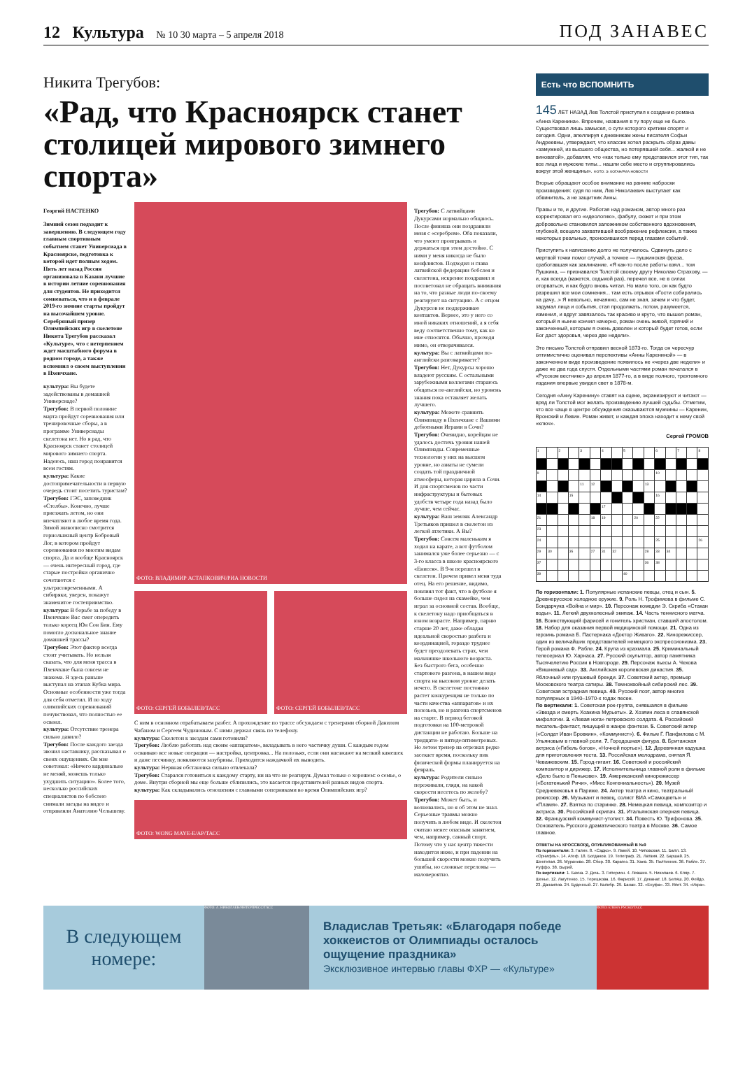12 Культура № 10 30 марта – 5 апреля 2018
ПОД ЗАНАВЕС
Никита Трегубов:
«Рад, что Красноярск станет столицей мирового зимнего спорта»
Георгий НАСТЕНКО
Зимний сезон подходит к завершению. В следующем году главным спортивным событием станет Универсиада в Красноярске, подготовка к которой идет полным ходом. Пять лет назад Россия организовала в Казани лучшие в истории летние соревнования для студентов. Не приходится сомневаться, что и в феврале 2019-го зимние старты пройдут на высочайшем уровне. Серебряный призер Олимпийских игр в скелетоне Никита Трегубов рассказал «Культуре», что с нетерпением ждет масштабного форума в родном городе, а также вспомнил о своем выступлении в Пхенчхане.
культура: Вы будете задействованы в домашней Универсиаде?
Трегубов: В первой половине марта пройдут соревнования или тренировочные сборы, а в программе Универсиады скелетона нет. Но я рад, что Красноярск станет столицей мирового зимнего спорта. Надеюсь, наш город понравится всем гостям.
культура: Какие достопримечательности в первую очередь стоит посетить туристам?
Трегубов: ГЭС, заповедник «Столбы». Конечно, лучше приезжать летом, но они впечатляют в любое время года. Зимой живописно смотрится горнолыжный центр Бобровый Лог, в котором пройдут соревнования по многим видам спорта. Да и вообще Красноярск — очень интересный город, где старые постройки органично сочетаются с ультрасовременными. А сибиряки, уверен, покажут знаменитое гостеприимство.
культура: В борьбе за победу в Пхенчхане Вас смог опередить только кореец Юн Сон Бин. Ему помогло доскональное знание домашней трассы?
Трегубов: Этот фактор всегда стоит учитывать. Но нельзя сказать, что для меня трасса в Пхенчхане была совсем не знакома. Я здесь раньше выступал на этапах Кубка мира. Основные особенности уже тогда для себя отметил. И по ходу олимпийских соревнований почувствовал, что полностью ее освоил.
культура: Отсутствие тренера сильно давило?
Трегубов: После каждого заезда звонил наставнику, рассказывал о своих ощущениях. Он мне советовал: «Ничего кардинально не меняй, можешь только ухудшить ситуацию». Более того, несколько российских специалистов по бобслею снимали заезды на видео и отправляли Анатолию Челышеву.
ФОТО: ВЛАДИМИР АСТАПКОВИЧ/РИА НОВОСТИ
ФОТО: СЕРГЕЙ БОБЫЛЕВ/ТАСС ФОТО: СЕРГЕЙ БОБЫЛЕВ/ТАСС
С ним в основном отрабатываем разбег. А прохождение по трассе обсуждаем с тренерами сборной Данилом Чабаном и Сергеем Чудиновым. С ними держал связь по телефону.
культура: Скелетон к заездам сами готовили?
Трегубов: Люблю работать над своим «аппаратом», вкладывать в него частичку души. С каждым годом осваиваю все новые операции — настройка, центровка... На полозьях, если они наезжают на мелкий камешек и даже песчинку, появляются зазубрины. Приходится наждачкой их выводить.
культура: Нервная обстановка сильно отвлекала?
Трегубов: Старался готовиться к каждому старту, ни на что не реагируя. Думал только о хорошем: о семье, о доме. Внутри сборной мы еще больше сблизились, это касается представителей разных видов спорта.
культура: Как складывались отношения с главными соперниками во время Олимпийских игр?
ФОТО: WONG MAYE-E/AP/ТАСС
Трегубов: С латвийцами Дукурсами нормально общаюсь. После финиша они поздравили меня с «серебром». Оба показали, что умеют проигрывать и держаться при этом достойно. С ними у меня никогда не было конфликтов. Подходил и глава латвийской федерации бобслея и скелетона, искренне поздравил и посоветовал не обращать внимания на то, что разные люди по-своему реагируют на ситуацию. А с отцом Дукурсов не поддерживаю контактов. Вернее, это у него со мной никаких отношений, а я себя веду соответственно тому, как ко мне относятся. Обычно, проходя мимо, он отворачивался.
культура: Вы с латвийцами по-английски разговариваете?
Трегубов: Нет, Дукурсы хорошо владеют русским. С остальными зарубежными коллегами стараюсь общаться по-английски, но уровень знания пока оставляет желать лучшего.
культура: Можете сравнить Олимпиаду в Пхенчхане с Вашими дебютными Играми в Сочи?
Трегубов: Очевидно, корейцам не удалось достичь уровня нашей Олимпиады. Современные технологии у них на высшем уровне, но азиаты не сумели создать той праздничной атмосферы, которая царила в Сочи. И для спортсменов по части инфраструктуры и бытовых удобств четыре года назад было лучше, чем сейчас.
культура: Ваш земляк Александр Третьяков пришел в скелетон из легкой атлетики. А Вы?
Трегубов: Совсем маленьким я ходил на карате, а вот футболом занимался уже более серьезно — с 3-го класса в школе красноярского «Енисея». В 9-м перешел в скелетон. Причем привел меня туда отец. На его решение, видимо, повлиял тот факт, что в футболе я больше сидел на скамейке, чем играл за основной состав. Вообще, к скелетону надо приобщаться в юном возрасте. Например, парню старше 20 лет, даже обладая идеальной скоростью разбега и координацией, гораздо труднее будет преодолевать страх, чем мальчишке школьного возраста.
Без быстрого бега, особенно стартового разгона, в нашем виде спорта на высоком уровне делать нечего. В скелетоне постоянно растет конкуренция не только по части качества «аппаратов» и их полозьев, но и разгона спортсменов на старте. В период беговой подготовки на 100-метровой дистанции не работаю. Больше на тридцати- и пятидесятиметровых. Но летом тренер на отрезках редко засекает время, поскольку пик физической формы планируется на февраль.
культура: Родители сильно переживали, глядя, на какой скорости несетесь по желобу?
Трегубов: Может быть, и волновались, но я об этом не знал. Серьезные травмы можно получить в любом виде. И скелетон считаю менее опасным занятием, чем, например, санный спорт. Потому что у нас центр тяжести находится ниже, и при падении на большой скорости можно получить ушибы, но сложные переломы — маловероятно.
Есть что ВСПОМНИТЬ
145 ЛЕТ НАЗАД Лев Толстой приступил к созданию романа «Анна Каренина». Впрочем, названия в ту пору еще не было. Существовал лишь замысел, о сути которого критики спорят и сегодня. Одни, апеллируя к дневникам жены писателя Софьи Андреевны, утверждают, что классик хотел раскрыть образ дамы «замужней, из высшего общества, но потерявшей себя... жалкой и не виноватой», добавляя, что «как только ему представился этот тип, так все лица и мужские типы... нашли себе место и сгруппировались вокруг этой женщины». ФОТО: Э. КОГАН/РИА НОВОСТИ
Вторые обращают особое внимание на ранние наброски произведения: судя по ним, Лев Николаевич выступает как обвинитель, а не защитник Анны.
Правы и те, и другие. Работая над романом, автор много раз корректировал его «идеологию», фабулу, сюжет и при этом добровольно становился заложником собственного вдохновения, глубокой, всецело захватившей воображение рефлексии, а также некоторых реальных, проносившихся перед глазами событий.
Приступить к написанию долго не получалось. Сдвинуть дело с мертвой точки помог случай, а точнее — пушкинская фраза, сработавшая как заклинание. «Я как-то после работы взял... том Пушкина, — признавался Толстой своему другу Николаю Страхову, — и, как всегда (кажется, седьмой раз), перечел все, не в силах оторваться, и как будто вновь читал. Но мало того, он как будто разрешил все мои сомнения... там есть отрывок «Гости собирались на дачу...» Я невольно, нечаянно, сам не зная, зачем и что будет, задумал лица и события, стал продолжать, потом, разумеется, изменил, и вдруг завязалось так красиво и круто, что вышел роман, который я нынче кончил начерно, роман очень живой, горячий и законченный, которым я очень доволен и который будет готов, если Бог даст здоровья, через две недели».
Это письмо Толстой отправил весной 1873-го. Тогда он чересчур оптимистично оценивал перспективы «Анны Карениной» — в законченном виде произведение появилось не «через две недели» и даже не два года спустя. Отдельными частями роман печатался в «Русском вестнике» до апреля 1877-го, а в виде полного, трехтомного издания впервые увидел свет в 1878-м.
Сегодня «Анну Каренину» ставят на сцене, экранизируют и читают — вряд ли Толстой мог желать произведению лучшей судьбы. Отметим, что все чаще в центре обсуждения оказываются мужчины — Каренин, Вронский и Левин. Роман живет, и каждая эпоха находит к нему свой «ключ».
Сергей ГРОМОВ
| 1 | | 2 | | 3 | | 4 | | 5 | | | 6 | | 7 | | 8 |
| 9 | | | | | | | | | | | 10 | | | | |
| | | | | 11 | 12 | | | | | 13 | | | | | |
| 14 | | | 15 | | | | | | | | 16 | | | | |
| | | | | | | 17 | | | | | | | | | |
| 21 | | | | | 18 | 19 | | | 20 | | 22 | | | | |
| 23 | | | | | | | | | | | | | | | |
| 24 | | | | | | | | | | | 25 | | | | 26 |
| 29 | 30 | | 35 | | 27 | 31 | 32 | | | 28 | 33 | 34 | | | |
| 37 | | | | | | | | | | 36 | 38 | | | | |
| 39 | | | | | | | | 40 | | | | | | | |
По горизонтали: 1. Популярные испанские певцы, отец и сын. 5. Древнерусское холодное оружие. 9. Роль Н. Трофимова в фильме С. Бондарчука «Война и мир». 10. Персонаж комедии Э. Скриба «Стакан воды». 11. Легкий двухколесный экипаж. 14. Часть теннисного матча. 16. Воинствующий фарисей и гонитель христиан, ставший апостолом. 18. Набор для оказания первой медицинской помощи. 21. Одна из героинь романа Б. Пастернака «Доктор Живаго». 22. Кинорежиссер, один из величайших представителей немецкого экспрессионизма. 23. Герой романа Ф. Рабле. 24. Крупа из крахмала. 25. Криминальный телесериал Ю. Харнаса. 27. Русский скульптор, автор памятника Тысячелетию России в Новгороде. 29. Персонаж пьесы А. Чехова «Вишневый сад». 33. Английская королевская династия. 35. Яблочный или грушевый бренди. 37. Советский актер, премьер Московского театра сатиры. 38. Темнохвойный сибирский лес. 39. Советская эстрадная певица. 40. Русский поэт, автор многих популярных в 1940–1970-х годах песен.
По вертикали: 1. Советская рок-группа, снявшаяся в фильме «Звезда и смерть Хоакина Мурьеты». 2. Хозяин леса в славянской мифологии. 3. «Левая нога» петровского солдата. 4. Российский писатель-фантаст, пишущий в жанре фэнтези. 5. Советский актер («Солдат Иван Бровкин», «Коммунист»). 6. Фильм Г. Панфилова с М. Ульяновым в главной роли. 7. Городошная фигура. 8. Британская актриса («Гибель богов», «Ночной портье»). 12. Деревянная кадушка для приготовления теста. 13. Российская мелодрама, снятая Я. Чеважевским. 15. Город-гигант. 16. Советский и российский композитор и дирижер. 17. Исполнительница главной роли в фильме «Дело было в Пенькове». 19. Американский кинорежиссер («Богатенький Ричи», «Мисс Конгениальность»). 20. Музей Средневековья в Париже. 24. Актер театра и кино, театральный режиссер. 26. Музыкант и певец, солист ВИА «Самоцветы» и «Пламя». 27. Взятка по старинке. 28. Немецкая певица, композитор и актриса. 30. Российский скрипач. 31. Итальянская оперная певица. 32. Французский коммунист-утопист. 34. Повесть Ю. Трифонова. 35. Основатель Русского драматического театра в Москве. 36. Самое главное.
ОТВЕТЫ НА КРОССВОРД, ОПУБЛИКОВАННЫЙ В №9
По горизонтали: 3. Галин. 8. «Садко». 9. Лакей. 10. Чиповская. 11. Балл. 13. «Орнифль». 14. Атеф. 18. Богданов. 19. Телеграф. 21. Латвия. 22. Баршай. 25. Шенгелая. 26. Мураново. 28. Сбор. 30. Карагез. 31. Хаев. 35. Полтинник. 36. Рабле. 37. Руффо. 38. Вырий.
По вертикали: 1. Бахча. 2. Дочь. 3. Гиперион. 4. Левшин. 5. Николаев. 6. Кляр. 7. Шенье. 12. Лагутенко. 15. Терешкова. 16. Фарисей. 17. Деканат. 18. Беляш. 20. Фейдо. 23. Данаилов. 24. Буденный. 27. Калибр. 29. Банан. 32. «Енуфа». 33. Япет. 34. «Икра».
В следующем номере:
ФОТО: А. НИКОЛАЕВ/ИНТЕРПРЕСС/ТАСС
Владислав Третьяк: «Благодаря победе хоккеистов от Олимпиады осталось ощущение праздника»
Эксклюзивное интервью главы ФХР — «Культуре»
ФОТО: ЕЛЕНА РУСКО/ТАСС